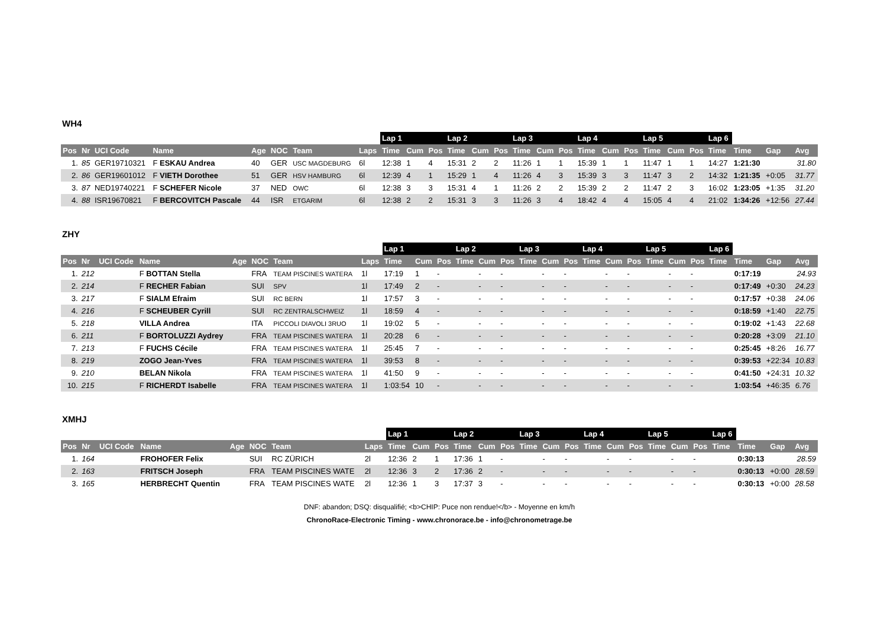WH4
| | | | | | | | | Lap 1 | | | Lap 2 | | | Lap 3 | | | Lap 4 | | | Lap 5 | | | Lap 6 | | | |
| --- | --- | --- | --- | --- | --- | --- | --- | --- | --- | --- | --- | --- | --- | --- | --- | --- | --- | --- | --- | --- | --- | --- | --- | --- | --- | --- |
| Pos | Nr | UCI Code | Name | Age | NOC | Team | Laps | Time | Cum | Pos | Time | Cum | Pos | Time | Cum | Pos | Time | Cum | Pos | Time | Cum | Pos | Time | Time | Gap | Avg |
| 1. | 85 | GER19710321 | F ESKAU Andrea | 40 | GER | USC MAGDEBURG | 6l | 12:38 | 1 | 4 | 15:31 | 2 | 2 | 11:26 | 1 | 1 | 15:39 | 1 | 1 | 11:47 | 1 | 1 | 14:27 | 1:21:30 | | 31.80 |
| 2. | 86 | GER19601012 | F VIETH Dorothee | 51 | GER | HSV HAMBURG | 6l | 12:39 | 4 | 1 | 15:29 | 1 | 4 | 11:26 | 4 | 3 | 15:39 | 3 | 3 | 11:47 | 3 | 2 | 14:32 | 1:21:35 | +0:05 | 31.77 |
| 3. | 87 | NED19740221 | F SCHEFER Nicole | 37 | NED | OWC | 6l | 12:38 | 3 | 3 | 15:31 | 4 | 1 | 11:26 | 2 | 2 | 15:39 | 2 | 2 | 11:47 | 2 | 3 | 16:02 | 1:23:05 | +1:35 | 31.20 |
| 4. | 88 | ISR19670821 | F BERCOVITCH Pascale | 44 | ISR | ETGARIM | 6l | 12:38 | 2 | 2 | 15:31 | 3 | 3 | 11:26 | 3 | 4 | 18:42 | 4 | 4 | 15:05 | 4 | 4 | 21:02 | 1:34:26 | +12:56 | 27.44 |
ZHY
| | | | | | | | | Lap 1 | | | Lap 2 | | | Lap 3 | | | Lap 4 | | | Lap 5 | | | Lap 6 | | | |
| --- | --- | --- | --- | --- | --- | --- | --- | --- | --- | --- | --- | --- | --- | --- | --- | --- | --- | --- | --- | --- | --- | --- | --- | --- | --- | --- |
| Pos | Nr | UCI Code | Name | Age | NOC | Team | Laps | Time | Cum | Pos | Time | Cum | Pos | Time | Cum | Pos | Time | Cum | Pos | Time | Cum | Pos | Time | Time | Gap | Avg |
| 1. | 212 | | F BOTTAN Stella | | FRA | TEAM PISCINES WATERA | 1l | 17:19 | 1 | - | | - | - | | - | - | | - | - | | - | - | | 0:17:19 | | 24.93 |
| 2. | 214 | | F RECHER Fabian | | SUI | SPV | 1l | 17:49 | 2 | - | | - | - | | - | - | | - | - | | - | - | | 0:17:49 | +0:30 | 24.23 |
| 3. | 217 | | F SIALM Efraim | | SUI | RC BERN | 1l | 17:57 | 3 | - | | - | - | | - | - | | - | - | | - | - | | 0:17:57 | +0:38 | 24.06 |
| 4. | 216 | | F SCHEUBER Cyrill | | SUI | RC ZENTRALSCHWEIZ | 1l | 18:59 | 4 | - | | - | - | | - | - | | - | - | | - | - | | 0:18:59 | +1:40 | 22.75 |
| 5. | 218 | | VILLA Andrea | | ITA | PICCOLI DIAVOLI 3RUO | 1l | 19:02 | 5 | - | | - | - | | - | - | | - | - | | - | - | | 0:19:02 | +1:43 | 22.68 |
| 6. | 211 | | F BORTOLUZZI Aydrey | | FRA | TEAM PISCINES WATERA | 1l | 20:28 | 6 | - | | - | - | | - | - | | - | - | | - | - | | 0:20:28 | +3:09 | 21.10 |
| 7. | 213 | | F FUCHS Cécile | | FRA | TEAM PISCINES WATERA | 1l | 25:45 | 7 | - | | - | - | | - | - | | - | - | | - | - | | 0:25:45 | +8:26 | 16.77 |
| 8. | 219 | | ZOGO Jean-Yves | | FRA | TEAM PISCINES WATERA | 1l | 39:53 | 8 | - | | - | - | | - | - | | - | - | | - | - | | 0:39:53 | +22:34 | 10.83 |
| 9. | 210 | | BELAN Nikola | | FRA | TEAM PISCINES WATERA | 1l | 41:50 | 9 | - | | - | - | | - | - | | - | - | | - | - | | 0:41:50 | +24:31 | 10.32 |
| 10. | 215 | | F RICHERDT Isabelle | | FRA | TEAM PISCINES WATERA | 1l | 1:03:54 | 10 | - | | - | - | | - | - | | - | - | | - | - | | 1:03:54 | +46:35 | 6.76 |
XMHJ
| | | | | | | | | Lap 1 | | | Lap 2 | | | Lap 3 | | | Lap 4 | | | Lap 5 | | | Lap 6 | | | |
| --- | --- | --- | --- | --- | --- | --- | --- | --- | --- | --- | --- | --- | --- | --- | --- | --- | --- | --- | --- | --- | --- | --- | --- | --- | --- | --- |
| Pos | Nr | UCI Code | Name | Age | NOC | Team | Laps | Time | Cum | Pos | Time | Cum | Pos | Time | Cum | Pos | Time | Cum | Pos | Time | Cum | Pos | Time | Time | Gap | Avg |
| 1. | 164 | | FROHOFER Felix | | SUI | RC ZÜRICH | 2l | 12:36 | 2 | 1 | 17:36 | 1 | - | | - | - | | - | - | | - | - | | 0:30:13 | | 28.59 |
| 2. | 163 | | FRITSCH Joseph | | FRA | TEAM PISCINES WATE | 2l | 12:36 | 3 | 2 | 17:36 | 2 | - | | - | - | | - | - | | - | - | | 0:30:13 | +0:00 | 28.59 |
| 3. | 165 | | HERBRECHT Quentin | | FRA | TEAM PISCINES WATE | 2l | 12:36 | 1 | 3 | 17:37 | 3 | - | | - | - | | - | - | | - | - | | 0:30:13 | +0:00 | 28.58 |
DNF: abandon; DSQ: disqualifié; <b>CHIP: Puce non rendue!</b> - Moyenne en km/h
ChronoRace-Electronic Timing - www.chronorace.be - info@chronometrage.be